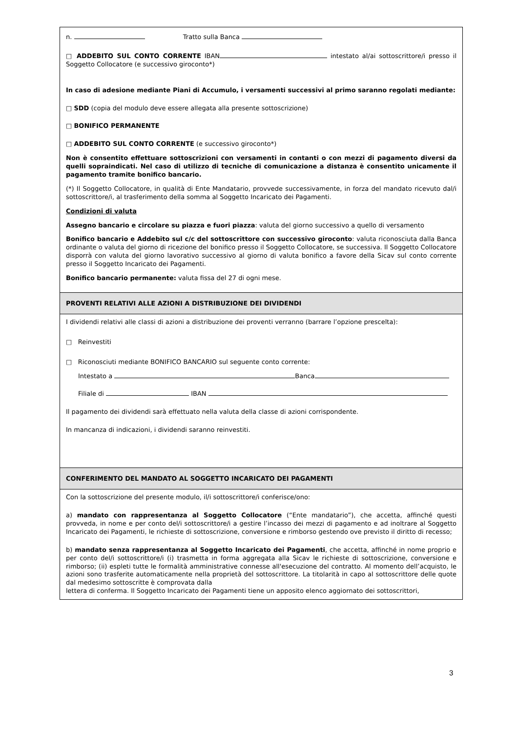n. Tratto sulla Banca
□ ADDEBITO SUL CONTO CORRENTE IBAN intestato al/ai sottoscrittore/i presso il Soggetto Collocatore (e successivo giroconto*)
In caso di adesione mediante Piani di Accumulo, i versamenti successivi al primo saranno regolati mediante:
□ SDD (copia del modulo deve essere allegata alla presente sottoscrizione)
□ BONIFICO PERMANENTE
□ ADDEBITO SUL CONTO CORRENTE (e successivo giroconto*)
Non è consentito effettuare sottoscrizioni con versamenti in contanti o con mezzi di pagamento diversi da quelli sopraindicati. Nel caso di utilizzo di tecniche di comunicazione a distanza è consentito unicamente il pagamento tramite bonifico bancario.
(*) Il Soggetto Collocatore, in qualità di Ente Mandatario, provvede successivamente, in forza del mandato ricevuto dal/i sottoscrittore/i, al trasferimento della somma al Soggetto Incaricato dei Pagamenti.
Condizioni di valuta
Assegno bancario e circolare su piazza e fuori piazza: valuta del giorno successivo a quello di versamento
Bonifico bancario e Addebito sul c/c del sottoscrittore con successivo giroconto: valuta riconosciuta dalla Banca ordinante o valuta del giorno di ricezione del bonifico presso il Soggetto Collocatore, se successiva. Il Soggetto Collocatore disporrà con valuta del giorno lavorativo successivo al giorno di valuta bonifico a favore della Sicav sul conto corrente presso il Soggetto Incaricato dei Pagamenti.
Bonifico bancario permanente: valuta fissa del 27 di ogni mese.
PROVENTI RELATIVI ALLE AZIONI A DISTRIBUZIONE DEI DIVIDENDI
I dividendi relativi alle classi di azioni a distribuzione dei proventi verranno (barrare l’opzione prescelta):
□ Reinvestiti
□ Riconosciuti mediante BONIFICO BANCARIO sul seguente conto corrente:
Intestato a Banca
Filiale di IBAN
Il pagamento dei dividendi sarà effettuato nella valuta della classe di azioni corrispondente.
In mancanza di indicazioni, i dividendi saranno reinvestiti.
CONFERIMENTO DEL MANDATO AL SOGGETTO INCARICATO DEI PAGAMENTI
Con la sottoscrizione del presente modulo, il/i sottoscrittore/i conferisce/ono:
a) mandato con rappresentanza al Soggetto Collocatore (“Ente mandatario”), che accetta, affinché questi provveda, in nome e per conto del/i sottoscrittore/i a gestire l’incasso dei mezzi di pagamento e ad inoltrare al Soggetto Incaricato dei Pagamenti, le richieste di sottoscrizione, conversione e rimborso gestendo ove previsto il diritto di recesso;
b) mandato senza rappresentanza al Soggetto Incaricato dei Pagamenti, che accetta, affinché in nome proprio e per conto del/i sottoscrittore/i (i) trasmetta in forma aggregata alla Sicav le richieste di sottoscrizione, conversione e rimborso; (ii) espleti tutte le formalità amministrative connesse all'esecuzione del contratto. Al momento dell’acquisto, le azioni sono trasferite automaticamente nella proprietà del sottoscrittore. La titolarità in capo al sottoscrittore delle quote dal medesimo sottoscritte è comprovata dalla
lettera di conferma. Il Soggetto Incaricato dei Pagamenti tiene un apposito elenco aggiornato dei sottoscrittori,
3